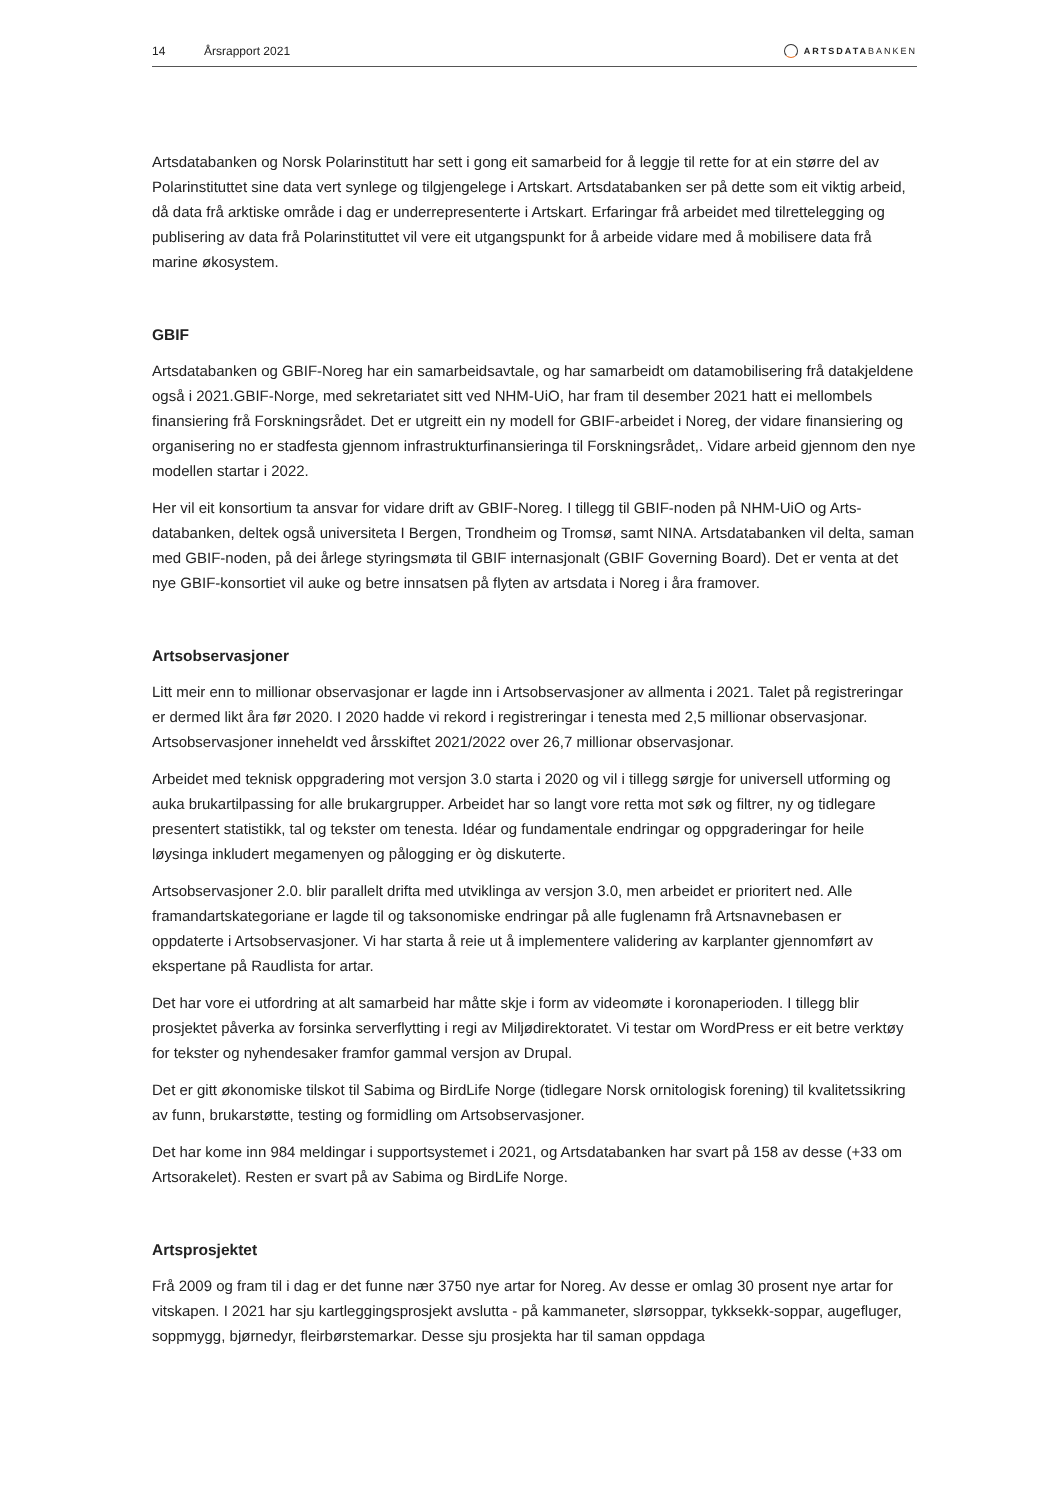14 Årsrapport 2021 ARTSDATABANKEN
Artsdatabanken og Norsk Polarinstitutt har sett i gong eit samarbeid for å leggje til rette for at ein større del av Polarinstituttet sine data vert synlege og tilgjengelege i Artskart. Artsdatabanken ser på dette som eit viktig arbeid, då data frå arktiske område i dag er underrepresenterte i Artskart. Erfaringar frå arbeidet med tilrettelegging og publisering av data frå Polarinstituttet vil vere eit utgangspunkt for å arbeide vidare med å mobilisere data frå marine økosystem.
GBIF
Artsdatabanken og GBIF-Noreg har ein samarbeidsavtale, og har samarbeidt om datamobilisering frå datakjeldene også i 2021.GBIF-Norge, med sekretariatet sitt ved NHM-UiO, har fram til desember 2021 hatt ei mellombels finansiering frå Forskningsrådet. Det er utgreitt ein ny modell for GBIF-arbeidet i Noreg, der vidare finansiering og organisering no er stadfesta gjennom infrastrukturfinansieringa til Forskningsrådet,. Vidare arbeid gjennom den nye modellen startar i 2022.
Her vil eit konsortium ta ansvar for vidare drift av GBIF-Noreg. I tillegg til GBIF-noden på NHM-UiO og Arts-databanken, deltek også universiteta I Bergen, Trondheim og Tromsø, samt NINA. Artsdatabanken vil delta, saman med GBIF-noden, på dei årlege styringsmøta til GBIF internasjonalt (GBIF Governing Board). Det er venta at det nye GBIF-konsortiet vil auke og betre innsatsen på flyten av artsdata i Noreg i åra framover.
Artsobservasjoner
Litt meir enn to millionar observasjonar er lagde inn i Artsobservasjoner av allmenta i 2021. Talet på registreringar er dermed likt åra før 2020. I 2020 hadde vi rekord i registreringar i tenesta med 2,5 millionar observasjonar. Artsobservasjoner inneheldt ved årsskiftet 2021/2022 over 26,7 millionar observasjonar.
Arbeidet med teknisk oppgradering mot versjon 3.0 starta i 2020 og vil i tillegg sørgje for universell utforming og auka brukartilpassing for alle brukargrupper. Arbeidet har so langt vore retta mot søk og filtrer, ny og tidlegare presentert statistikk, tal og tekster om tenesta. Idéar og fundamentale endringar og oppgraderingar for heile løysinga inkludert megamenyen og pålogging er òg diskuterte.
Artsobservasjoner 2.0. blir parallelt drifta med utviklinga av versjon 3.0, men arbeidet er prioritert ned. Alle framandartskategoriane er lagde til og taksonomiske endringar på alle fuglenamn frå Artsnavnebasen er oppdaterte i Artsobservasjoner. Vi har starta å reie ut å implementere validering av karplanter gjennomført av ekspertane på Raudlista for artar.
Det har vore ei utfordring at alt samarbeid har måtte skje i form av videomøte i koronaperioden. I tillegg blir prosjektet påverka av forsinka serverflytting i regi av Miljødirektoratet. Vi testar om WordPress er eit betre verktøy for tekster og nyhendesaker framfor gammal versjon av Drupal.
Det er gitt økonomiske tilskot til Sabima og BirdLife Norge (tidlegare Norsk ornitologisk forening) til kvalitetssikring av funn, brukarstøtte, testing og formidling om Artsobservasjoner.
Det har kome inn 984 meldingar i supportsystemet i 2021, og Artsdatabanken har svart på 158 av desse (+33 om Artsorakelet). Resten er svart på av Sabima og BirdLife Norge.
Artsprosjektet
Frå 2009 og fram til i dag er det funne nær 3750 nye artar for Noreg. Av desse er omlag 30 prosent nye artar for vitskapen. I 2021 har sju kartleggingsprosjekt avslutta - på kammaneter, slørsoppar, tykksekk-soppar, augefluger, soppmygg, bjørnedyr, fleirbørstemarkar. Desse sju prosjekta har til saman oppdaga